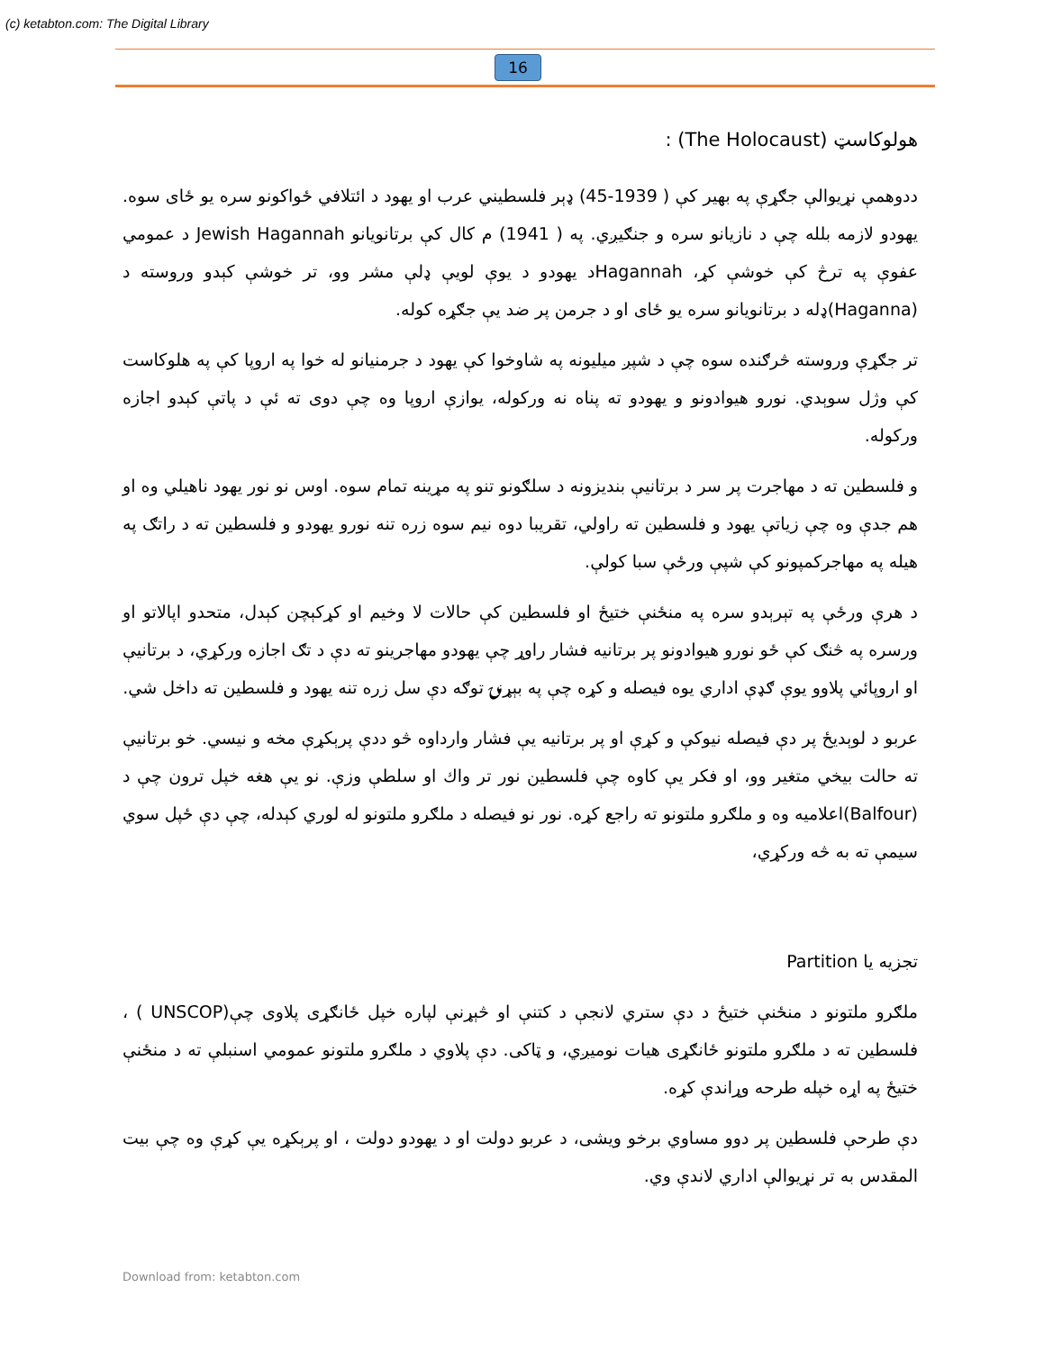(c) ketabton.com: The Digital Library
16
هولوکاسټ (The Holocaust) :
ددوهمې نړیوالې جګړې په بهير کې ( 1939-45) ډېر فلسطيني عرب او يهود د ائتلافي ځواکونو سره يو ځای سوه. يهودو لازمه بلله چې د نازيانو سره و جنګيږي. په ( 1941) م کال کې برتانويانو Jewish Hagannah د عمومي عفوې په ترڅ کې خوشې کړ، Hagannahد يهودو د يوې لويې ډلې مشر وو، تر خوشې کېدو وروسته د (Haganna)ډله د برتانويانو سره يو ځای او د جرمن پر ضد يې جګړه کوله.
تر جګړې وروسته څرګنده سوه چې د شپږ ميليونه په شاوخوا کې يهود د جرمنيانو له خوا په اروپا کې په هلوکاست کې وژل سوېدي. نورو هيوادونو و يهودو ته پناه نه ورکوله، يوازې اروپا وه چې دوی ته ئې د پاتې کېدو اجازه ورکوله.
و فلسطين ته د مهاجرت پر سر د برتانيې بنديزونه د سلګونو تنو په مړينه تمام سوه. اوس نو نور يهود ناهيلي وه او هم جدې وه چې زياتې يهود و فلسطين ته راولي، تقريبا دوه نيم سوه زره تنه نورو يهودو و فلسطين ته د راتګ په هيله په مهاجرکمپونو کې شپې ورځې سبا کولې.
د هرې ورځې په تېرېدو سره په منځنې ختيځ او فلسطين کې حالات لا وخيم او کړکېچن کېدل، متحدو اپالاتو او ورسره په څنګ کې ځو نورو هيوادونو پر برتانيه فشار راوړ چې يهودو مهاجرينو ته دې د تګ اجازه ورکړي، د برتانيې او اروپائي پلاوو يوې ګډې اداري يوه فيصله و کړه چې په بېړنۍ توګه دې سل زره تنه يهود و فلسطين ته داخل شي.
عربو د لوېديځ پر دې فيصله نيوکې و کړې او پر برتانيه يې فشار وارداوه څو ددې پرېکړې مخه و نيسي. خو برتانيې ته حالت بيخي متغير وو، او فکر يې کاوه چې فلسطين نور تر واك او سلطې وزې. نو يې هغه خپل ترون چې د (Balfour)اعلاميه وه و ملګرو ملتونو ته راجع کړه. نور نو فيصله د ملګرو ملتونو له لوري کېدله، چې دې ځپل سوي سيمې ته به څه ورکړي،
تجزيه يا Partition
ملګرو ملتونو د منځنې ختيځ د دې ستري لانجې د کتنې او څېړنې لپاره خپل ځانګړی پلاوی چې(UNSCOP ) ، فلسطين ته د ملګرو ملتونو ځانګړی هيات نوميږي، و ټاکی. دې پلاوي د ملګرو ملتونو عمومي اسنبلې ته د منځنې ختيځ په اړه خپله طرحه وړاندې کړه.
دې طرحې فلسطين پر دوو مساوي برخو ويشی، د عربو دولت او د يهودو دولت ، او پرېکړه يې کړې وه چې بيت المقدس به تر نړيوالې اداري لاندې وي.
Download from: ketabton.com